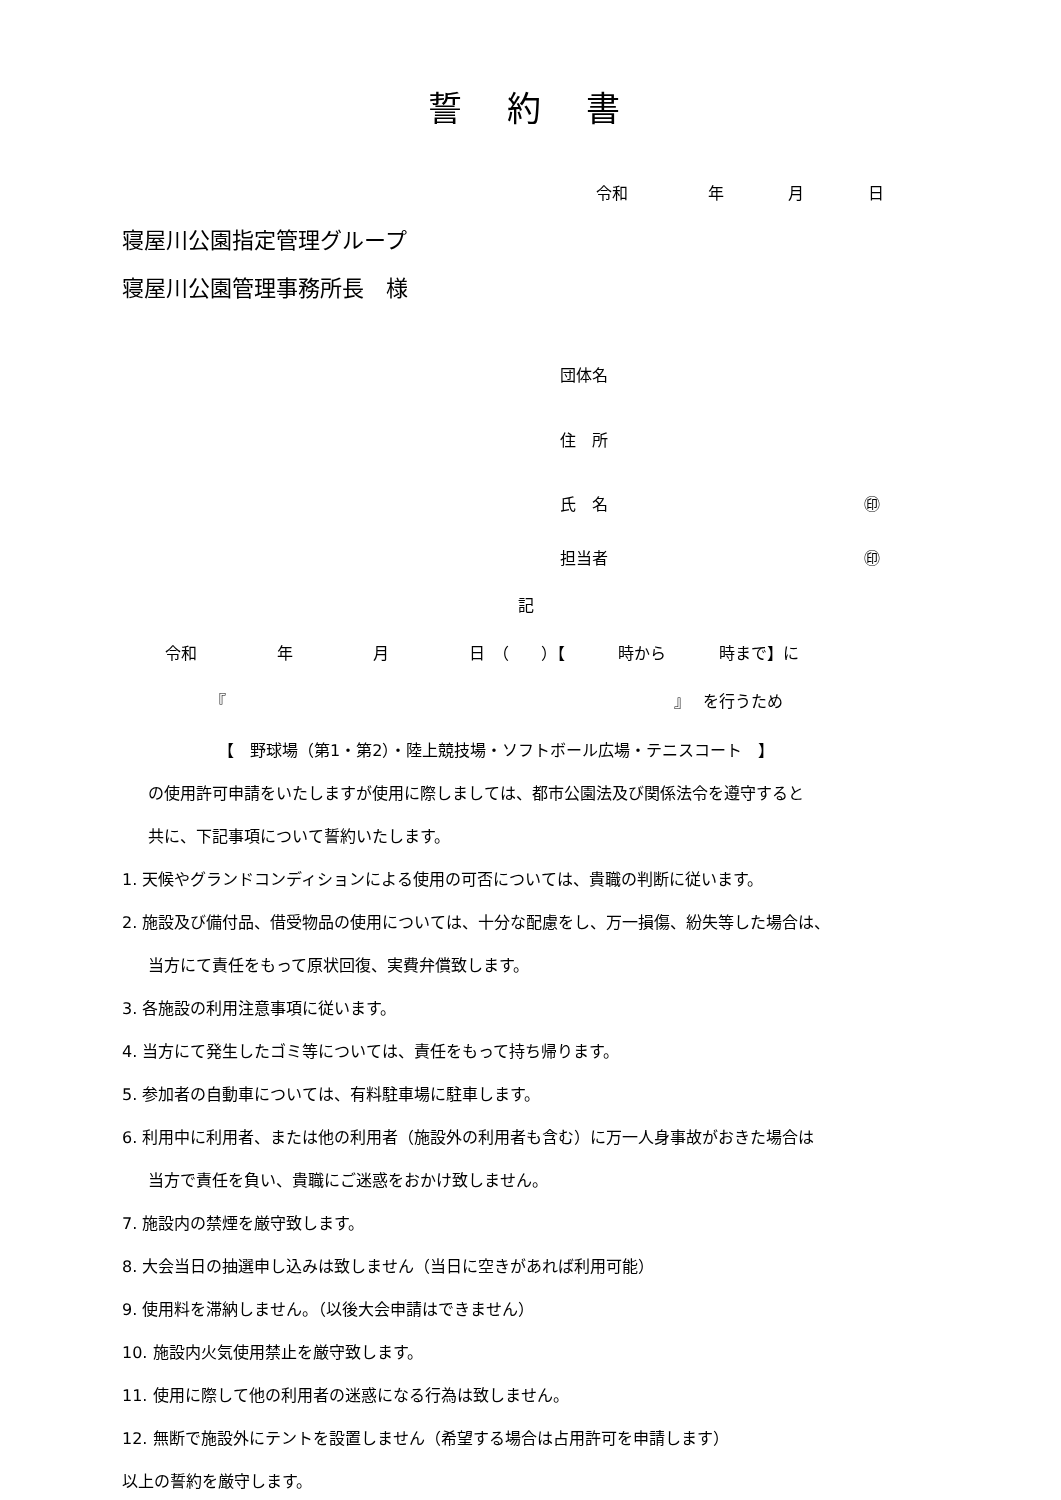誓　 約　 書
令和　　　　　年　　　　月　　　　日
寝屋川公園指定管理グループ
寝屋川公園管理事務所長　様
団体名
住　所
氏　名　　　　　　　　　　　　　　　　㊞
担当者　　　　　　　　　　　　　　　　㊞
記
令和　　　　　年　　　　　月　　　　　日　（　　）【　　　 時から　　　 時まで】に
『　　　　　　　　　　　　　　　　　　　　　　　　　　　　』　 を行うため
【　野球場（第1・第2）・陸上競技場・ソフトボール広場・テニスコート　】
の使用許可申請をいたしますが使用に際しましては、都市公園法及び関係法令を遵守すると
共に、下記事項について誓約いたします。
1. 天候やグランドコンディションによる使用の可否については、貴職の判断に従います。
2. 施設及び備付品、借受物品の使用については、十分な配慮をし、万一損傷、紛失等した場合は、
当方にて責任をもって原状回復、実費弁償致します。
3. 各施設の利用注意事項に従います。
4. 当方にて発生したゴミ等については、責任をもって持ち帰ります。
5. 参加者の自動車については、有料駐車場に駐車します。
6. 利用中に利用者、または他の利用者（施設外の利用者も含む）に万一人身事故がおきた場合は
当方で責任を負い、貴職にご迷惑をおかけ致しません。
7. 施設内の禁煙を厳守致します。
8. 大会当日の抽選申し込みは致しません（当日に空きがあれば利用可能）
9. 使用料を滞納しません。（以後大会申請はできません）
10. 施設内火気使用禁止を厳守致します。
11. 使用に際して他の利用者の迷惑になる行為は致しません。
12. 無断で施設外にテントを設置しません（希望する場合は占用許可を申請します）
以上の誓約を厳守します。